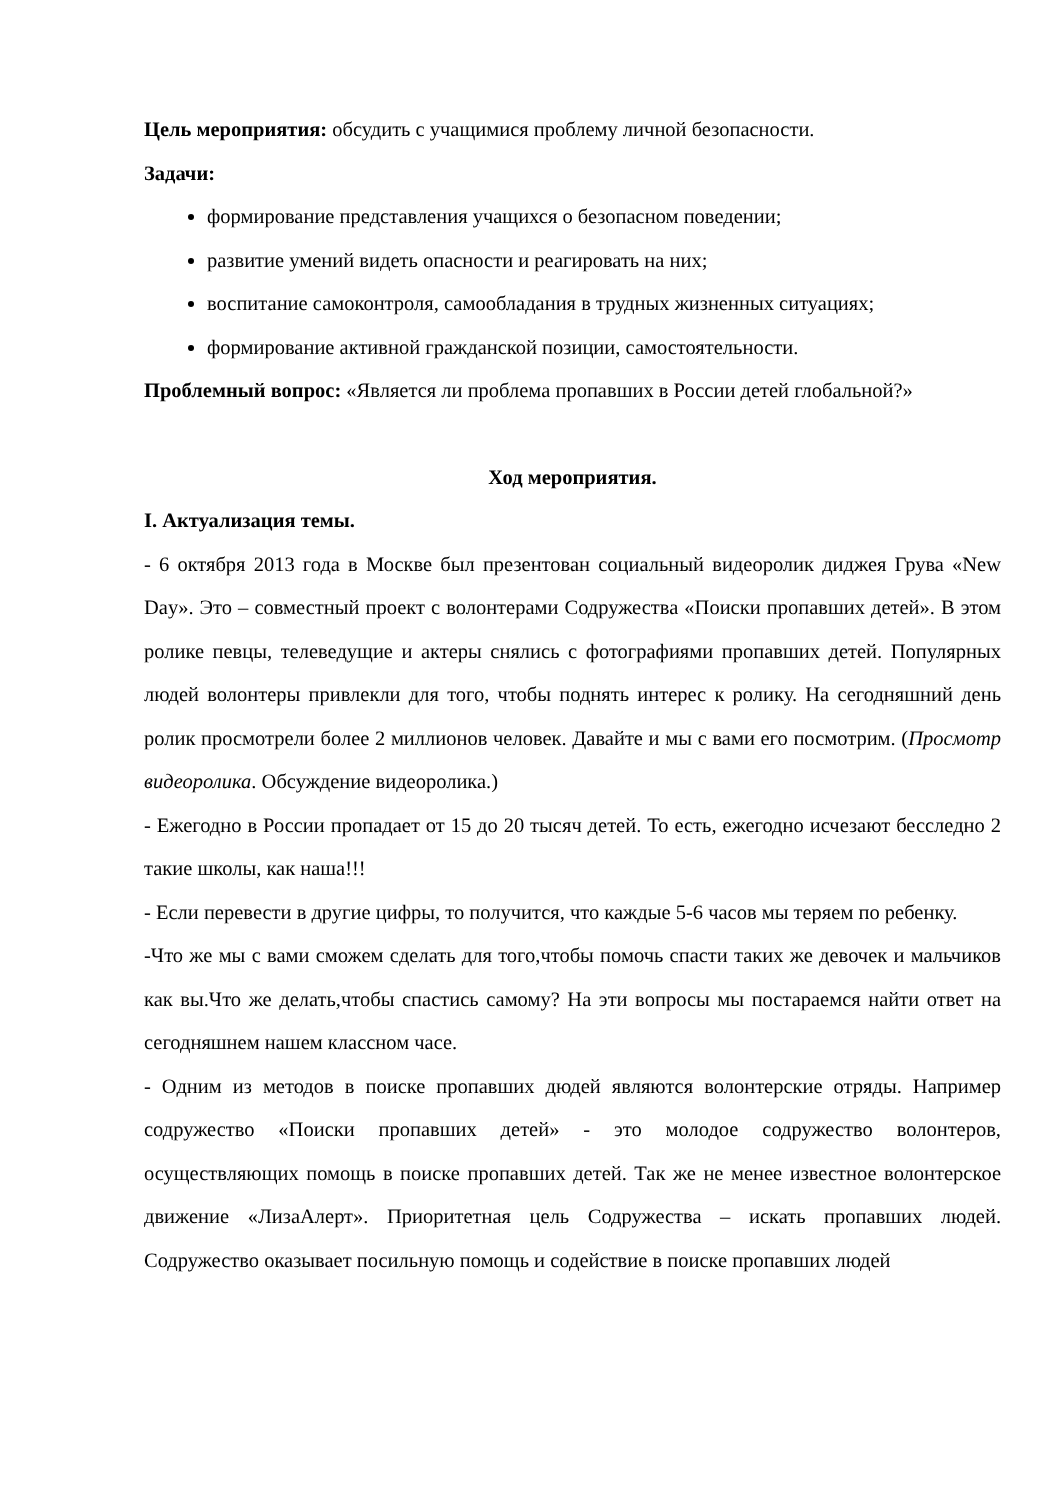Цель мероприятия: обсудить с учащимися проблему личной безопасности.
Задачи:
формирование представления учащихся о безопасном поведении;
развитие умений видеть опасности и реагировать на них;
воспитание самоконтроля, самообладания в трудных жизненных ситуациях;
формирование активной гражданской позиции, самостоятельности.
Проблемный вопрос: «Является ли проблема пропавших в России детей глобальной?»
Ход мероприятия.
I. Актуализация темы.
- 6 октября 2013 года в Москве был презентован социальный видеоролик диджея Грува «New Day». Это – совместный проект с волонтерами Содружества «Поиски пропавших детей». В этом ролике певцы, телеведущие и актеры снялись с фотографиями пропавших детей. Популярных людей волонтеры привлекли для того, чтобы поднять интерес к ролику. На сегодняшний день ролик просмотрели более 2 миллионов человек. Давайте и мы с вами его посмотрим. (Просмотр видеоролика. Обсуждение видеоролика.)
- Ежегодно в России пропадает от 15 до 20 тысяч детей. То есть, ежегодно исчезают бесследно 2 такие школы, как наша!!!
- Если перевести в другие цифры, то получится, что каждые 5-6 часов мы теряем по ребенку.
-Что же мы с вами сможем сделать для того,чтобы помочь спасти таких же девочек и мальчиков как вы.Что же делать,чтобы спастись самому? На эти вопросы мы постараемся найти ответ на сегодняшнем нашем классном часе.
- Одним из методов в поиске пропавших дюдей являются волонтерские отряды. Например содружество «Поиски пропавших детей» - это молодое содружество волонтеров, осуществляющих помощь в поиске пропавших детей. Так же не менее известное волонтерское движение «ЛизаАлерт». Приоритетная цель Содружества – искать пропавших людей. Содружество оказывает посильную помощь и содействие в поиске пропавших людей